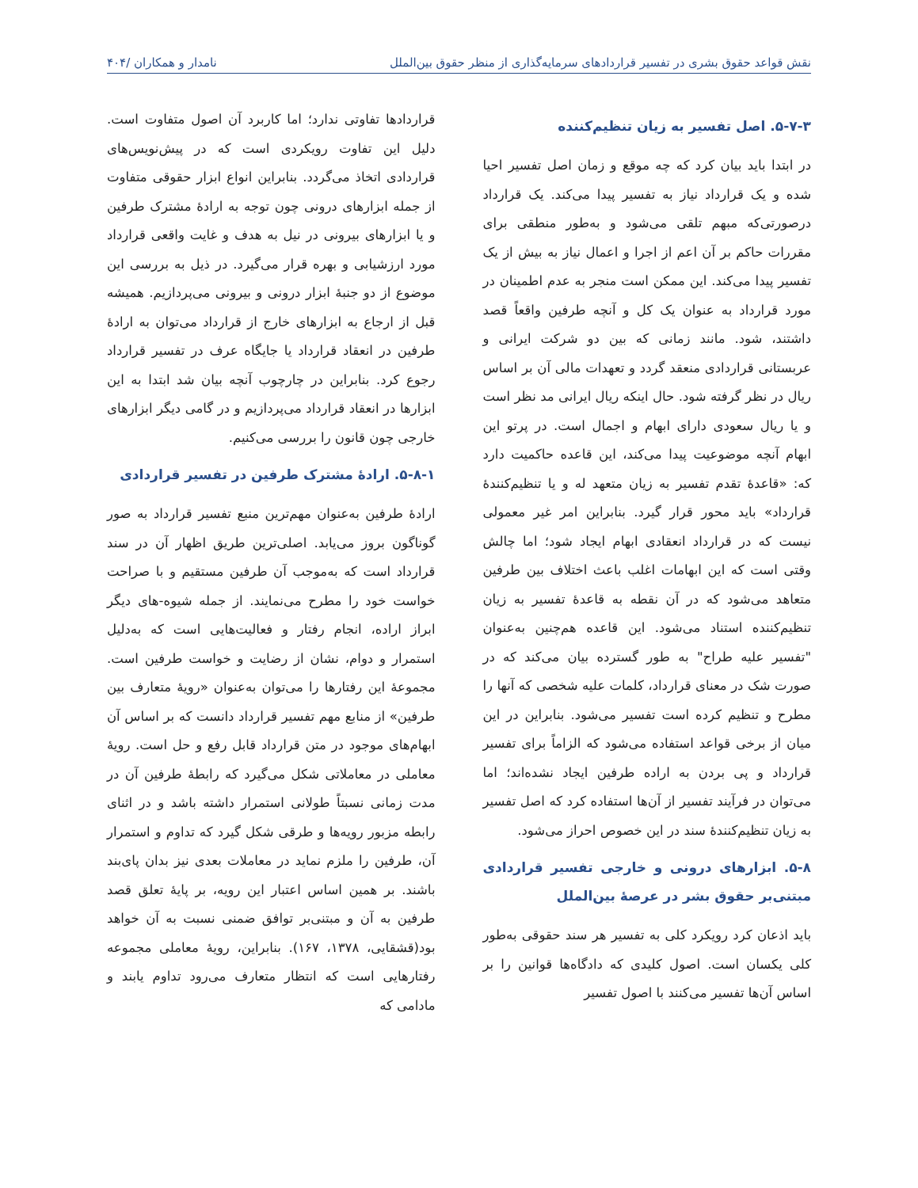نقش قواعد حقوق بشری در تفسیر قراردادهای سرمایه‌گذاری از منظر حقوق بین‌الملل نامدار و همکاران /۴۰۴
۵-۷-۳. اصل تفسیر به زیان تنظیم‌کننده
در ابتدا باید بیان کرد که چه موقع و زمان اصل تفسیر احیا شده و یک قرارداد نیاز به تفسیر پیدا می‌کند. یک قرارداد درصورتی‌که مبهم تلقی می‌شود و به‌طور منطقی برای مقررات حاکم بر آن اعم از اجرا و اعمال نیاز به بیش از یک تفسیر پیدا می‌کند. این ممکن است منجر به عدم اطمینان در مورد قرارداد به عنوان یک کل و آنچه طرفین واقعاً قصد داشتند، شود. مانند زمانی که بین دو شرکت ایرانی و عربستانی قراردادی منعقد گردد و تعهدات مالی آن بر اساس ریال در نظر گرفته شود. حال اینکه ریال ایرانی مد نظر است و یا ریال سعودی دارای ابهام و اجمال است. در پرتو این ابهام آنچه موضوعیت پیدا می‌کند، این قاعده حاکمیت دارد که: «قاعدهٔ تقدم تفسیر به زیان متعهد له و یا تنظیم‌کنندهٔ قرارداد» باید محور قرار گیرد. بنابراین امر غیر معمولی نیست که در قرارداد انعقادی ابهام ایجاد شود؛ اما چالش وقتی است که این ابهامات اغلب باعث اختلاف بین طرفین متعاهد می‌شود که در آن نقطه به قاعدهٔ تفسیر به زیان تنظیم‌کننده استناد می‌شود. این قاعده هم‌چنین به‌عنوان "تفسیر علیه طراح" به طور گسترده بیان می‌کند که در صورت شک در معنای قرارداد، کلمات علیه شخصی که آنها را مطرح و تنظیم کرده است تفسیر می‌شود. بنابراین در این میان از برخی قواعد استفاده می‌شود که الزاماً برای تفسیر قرارداد و پی بردن به اراده طرفین ایجاد نشده‌اند؛ اما می‌توان در فرآیند تفسیر از آن‌ها استفاده کرد که اصل تفسیر به زیان تنظیم‌کنندهٔ سند در این خصوص احراز می‌شود.
۵-۸. ابزارهای درونی و خارجی تفسیر قراردادی مبتنی‌بر حقوق بشر در عرصهٔ بین‌الملل
باید اذعان کرد رویکرد کلی به تفسیر هر سند حقوقی به‌طور کلی یکسان است. اصول کلیدی که دادگاه‌ها قوانین را بر اساس آن‌ها تفسیر می‌کنند با اصول تفسیر
قراردادها تفاوتی ندارد؛ اما کاربرد آن اصول متفاوت است. دلیل این تفاوت رویکردی است که در پیش‌نویس‌های قراردادی اتخاذ می‌گردد. بنابراین انواع ابزار حقوقی متفاوت از جمله ابزارهای درونی چون توجه به ارادهٔ مشترک طرفین و یا ابزارهای بیرونی در نیل به هدف و غایت واقعی قرارداد مورد ارزشیابی و بهره قرار می‌گیرد. در ذیل به بررسی این موضوع از دو جنبهٔ ابزار درونی و بیرونی می‌پردازیم. همیشه قبل از ارجاع به ابزارهای خارج از قرارداد می‌توان به ارادهٔ طرفین در انعقاد قرارداد یا جایگاه عرف در تفسیر قرارداد رجوع کرد. بنابراین در چارچوب آنچه بیان شد ابتدا به این ابزارها در انعقاد قرارداد می‌پردازیم و در گامی دیگر ابزارهای خارجی چون قانون را بررسی می‌کنیم.
۵-۸-۱. ارادهٔ مشترک طرفین در تفسیر قراردادی
ارادهٔ طرفین به‌عنوان مهم‌ترین منبع تفسیر قرارداد به صور گوناگون بروز می‌یابد. اصلی‌ترین طریق اظهار آن در سند قرارداد است که به‌موجب آن طرفین مستقیم و با صراحت خواست خود را مطرح می‌نمایند. از جمله شیوه-های دیگر ابراز اراده، انجام رفتار و فعالیت‌هایی است که به‌دلیل استمرار و دوام، نشان از رضایت و خواست طرفین است. مجموعهٔ این رفتارها را می‌توان به‌عنوان «رویهٔ متعارف بین طرفین» از منابع مهم تفسیر قرارداد دانست که بر اساس آن ابهام‌های موجود در متن قرارداد قابل رفع و حل است. رویهٔ معاملی در معاملاتی شکل می‌گیرد که رابطهٔ طرفین آن در مدت زمانی نسبتاً طولانی استمرار داشته باشد و در اثنای رابطه مزبور رویه‌ها و طرقی شکل گیرد که تداوم و استمرار آن، طرفین را ملزم نماید در معاملات بعدی نیز بدان پای‌بند باشند. بر همین اساس اعتبار این رویه، بر پایهٔ تعلق قصد طرفین به آن و مبتنی‌بر توافق ضمنی نسبت به آن خواهد بود(قشقایی، ۱۳۷۸، ۱۶۷). بنابراین، رویهٔ معاملی مجموعه رفتارهایی است که انتظار متعارف می‌رود تداوم یابند و مادامی که